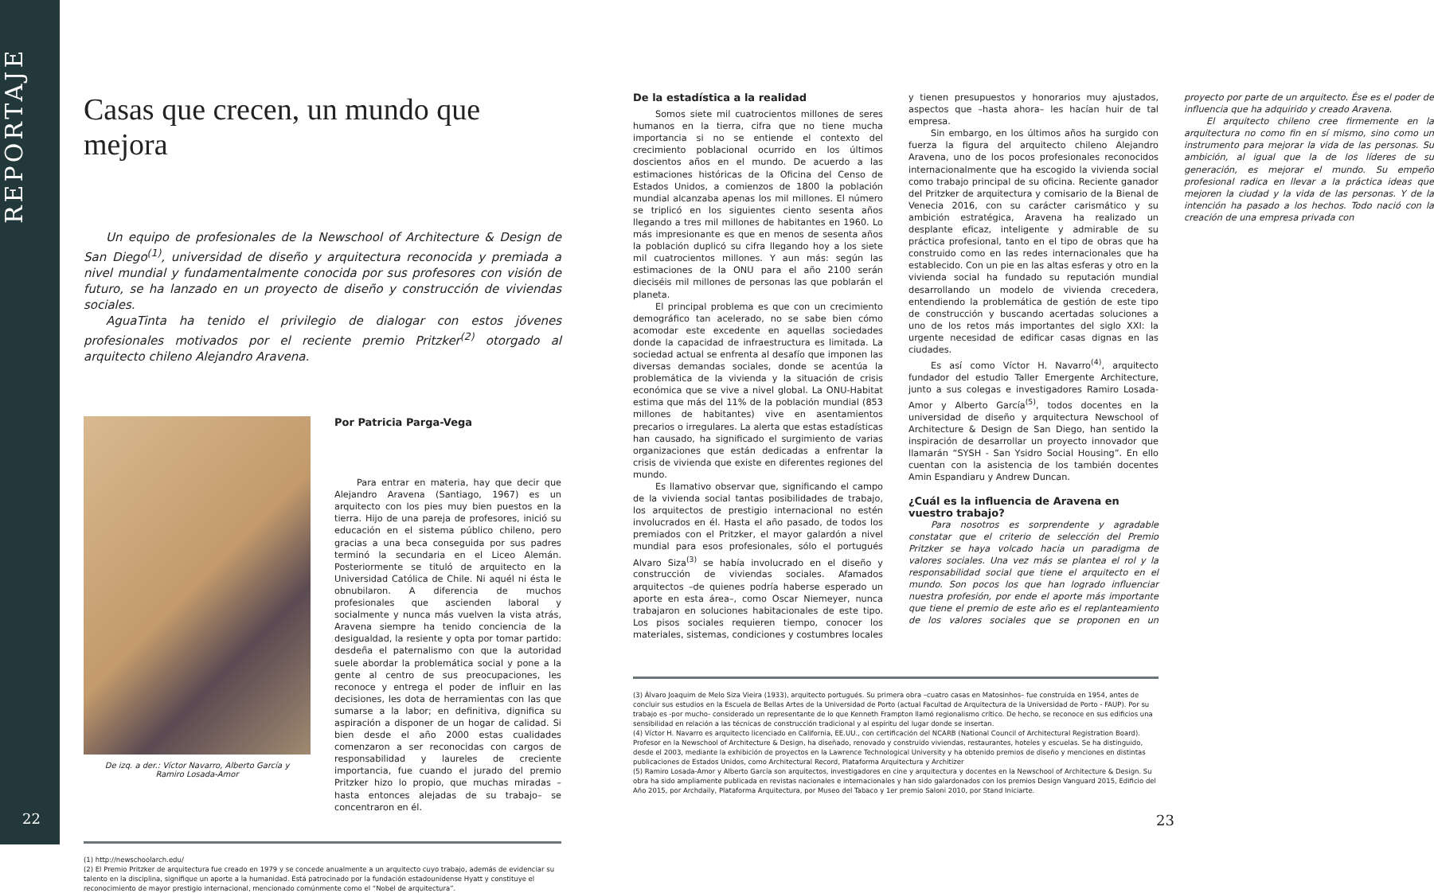REPORTAJE
Casas que crecen, un mundo que mejora
Un equipo de profesionales de la Newschool of Architecture & Design de San Diego<sup>(1)</sup>, universidad de diseño y arquitectura reconocida y premiada a nivel mundial y fundamentalmente conocida por sus profesores con visión de futuro, se ha lanzado en un proyecto de diseño y construcción de viviendas sociales.
AguaTinta ha tenido el privilegio de dialogar con estos jóvenes profesionales motivados por el reciente premio Pritzker<sup>(2)</sup> otorgado al arquitecto chileno Alejandro Aravena.
De izq. a der.: Víctor Navarro, Alberto García y
Ramiro Losada-Amor
Por Patricia Parga-Vega
Para entrar en materia, hay que decir que Alejandro Aravena (Santiago, 1967) es un arquitecto con los pies muy bien puestos en la tierra. Hijo de una pareja de profesores, inició su educación en el sistema público chileno, pero gracias a una beca conseguida por sus padres terminó la secundaria en el Liceo Alemán. Posteriormente se tituló de arquitecto en la Universidad Católica de Chile. Ni aquél ni ésta le obnubilaron. A diferencia de muchos profesionales que ascienden laboral y socialmente y nunca más vuelven la vista atrás, Aravena siempre ha tenido conciencia de la desigualdad, la resiente y opta por tomar partido: desdeña el paternalismo con que la autoridad suele abordar la problemática social y pone a la gente al centro de sus preocupaciones, les reconoce y entrega el poder de influir en las decisiones, les dota de herramientas con las que sumarse a la labor; en definitiva, dignifica su aspiración a disponer de un hogar de calidad. Si bien desde el año 2000 estas cualidades comenzaron a ser reconocidas con cargos de responsabilidad y laureles de creciente importancia, fue cuando el jurado del premio Pritzker hizo lo propio, que muchas miradas –hasta entonces alejadas de su trabajo– se concentraron en él.
(1) http://newschoolarch.edu/
(2) El Premio Pritzker de arquitectura fue creado en 1979 y se concede anualmente a un arquitecto cuyo trabajo, además de evidenciar su talento en la disciplina, signifique un aporte a la humanidad. Está patrocinado por la fundación estadounidense Hyatt y constituye el reconocimiento de mayor prestigio internacional, mencionado comúnmente como el “Nobel de arquitectura”.
22
De la estadística a la realidad
Somos siete mil cuatrocientos millones de seres humanos en la tierra, cifra que no tiene mucha importancia si no se entiende el contexto del crecimiento poblacional ocurrido en los últimos doscientos años en el mundo. De acuerdo a las estimaciones históricas de la Oficina del Censo de Estados Unidos, a comienzos de 1800 la población mundial alcanzaba apenas los mil millones. El número se triplicó en los siguientes ciento sesenta años llegando a tres mil millones de habitantes en 1960. Lo más impresionante es que en menos de sesenta años la población duplicó su cifra llegando hoy a los siete mil cuatrocientos millones. Y aun más: según las estimaciones de la ONU para el año 2100 serán dieciséis mil millones de personas las que poblarán el planeta.
El principal problema es que con un crecimiento demográfico tan acelerado, no se sabe bien cómo acomodar este excedente en aquellas sociedades donde la capacidad de infraestructura es limitada. La sociedad actual se enfrenta al desafío que imponen las diversas demandas sociales, donde se acentúa la problemática de la vivienda y la situación de crisis económica que se vive a nivel global. La ONU-Habitat estima que más del 11% de la población mundial (853 millones de habitantes) vive en asentamientos precarios o irregulares. La alerta que estas estadísticas han causado, ha significado el surgimiento de varias organizaciones que están dedicadas a enfrentar la crisis de vivienda que existe en diferentes regiones del mundo.
Es llamativo observar que, significando el campo de la vivienda social tantas posibilidades de trabajo, los arquitectos de prestigio internacional no estén involucrados en él. Hasta el año pasado, de todos los premiados con el Pritzker, el mayor galardón a nivel mundial para esos profesionales, sólo el portugués Alvaro Siza<sup>(3)</sup> se había involucrado en el diseño y construcción de viviendas sociales. Afamados arquitectos –de quienes podría haberse esperado un aporte en esta área–, como Oscar Niemeyer, nunca trabajaron en soluciones habitacionales de este tipo. Los pisos sociales requieren tiempo, conocer los materiales, sistemas, condiciones y costumbres locales y tienen presupuestos y honorarios muy ajustados, aspectos que –hasta ahora– les hacían huir de tal empresa.
Sin embargo, en los últimos años ha surgido con fuerza la figura del arquitecto chileno Alejandro Aravena, uno de los pocos profesionales reconocidos internacionalmente que ha escogido la vivienda social como trabajo principal de su oficina. Reciente ganador del Pritzker de arquitectura y comisario de la Bienal de Venecia 2016, con su carácter carismático y su ambición estratégica, Aravena ha realizado un desplante eficaz, inteligente y admirable de su práctica profesional, tanto en el tipo de obras que ha construido como en las redes internacionales que ha establecido. Con un pie en las altas esferas y otro en la vivienda social ha fundado su reputación mundial desarrollando un modelo de vivienda crecedera, entendiendo la problemática de gestión de este tipo de construcción y buscando acertadas soluciones a uno de los retos más importantes del siglo XXI: la urgente necesidad de edificar casas dignas en las ciudades.
Es así como Víctor H. Navarro<sup>(4)</sup>, arquitecto fundador del estudio Taller Emergente Architecture, junto a sus colegas e investigadores Ramiro Losada-Amor y Alberto García<sup>(5)</sup>, todos docentes en la universidad de diseño y arquitectura Newschool of Architecture & Design de San Diego, han sentido la inspiración de desarrollar un proyecto innovador que llamarán “SYSH - San Ysidro Social Housing”. En ello cuentan con la asistencia de los también docentes Amin Espandiaru y Andrew Duncan.
¿Cuál es la influencia de Aravena en vuestro trabajo?
Para nosotros es sorprendente y agradable constatar que el criterio de selección del Premio Pritzker se haya volcado hacia un paradigma de valores sociales. Una vez más se plantea el rol y la responsabilidad social que tiene el arquitecto en el mundo. Son pocos los que han logrado influenciar nuestra profesión, por ende el aporte más importante que tiene el premio de este año es el replanteamiento de los valores sociales que se proponen en un proyecto por parte de un arquitecto. Ése es el poder de influencia que ha adquirido y creado Aravena.
El arquitecto chileno cree firmemente en la arquitectura no como fin en sí mismo, sino como un instrumento para mejorar la vida de las personas. Su ambición, al igual que la de los líderes de su generación, es mejorar el mundo. Su empeño profesional radica en llevar a la práctica ideas que mejoren la ciudad y la vida de las personas. Y de la intención ha pasado a los hechos. Todo nació con la creación de una empresa privada con
(3) Álvaro Joaquim de Melo Siza Vieira (1933), arquitecto portugués. Su primera obra –cuatro casas en Matosinhos– fue construida en 1954, antes de concluir sus estudios en la Escuela de Bellas Artes de la Universidad de Porto (actual Facultad de Arquitectura de la Universidad de Porto - FAUP). Por su trabajo es -por mucho- considerado un representante de lo que Kenneth Frampton llamó regionalismo crítico. De hecho, se reconoce en sus edificios una sensibilidad en relación a las técnicas de construcción tradicional y al espíritu del lugar donde se insertan.
(4) Víctor H. Navarro es arquitecto licenciado en California, EE.UU., con certificación del NCARB (National Council of Architectural Registration Board). Profesor en la Newschool of Architecture & Design, ha diseñado, renovado y construido viviendas, restaurantes, hoteles y escuelas. Se ha distinguido, desde el 2003, mediante la exhibición de proyectos en la Lawrence Technological University y ha obtenido premios de diseño y menciones en distintas publicaciones de Estados Unidos, como Architectural Record, Plataforma Arquitectura y Architizer
(5) Ramiro Losada-Amor y Alberto García son arquitectos, investigadores en cine y arquitectura y docentes en la Newschool of Architecture & Design. Su obra ha sido ampliamente publicada en revistas nacionales e internacionales y han sido galardonados con los premios Design Vanguard 2015, Edificio del Año 2015, por Archdaily, Plataforma Arquitectura, por Museo del Tabaco y 1er premio Saloni 2010, por Stand Iniciarte.
23